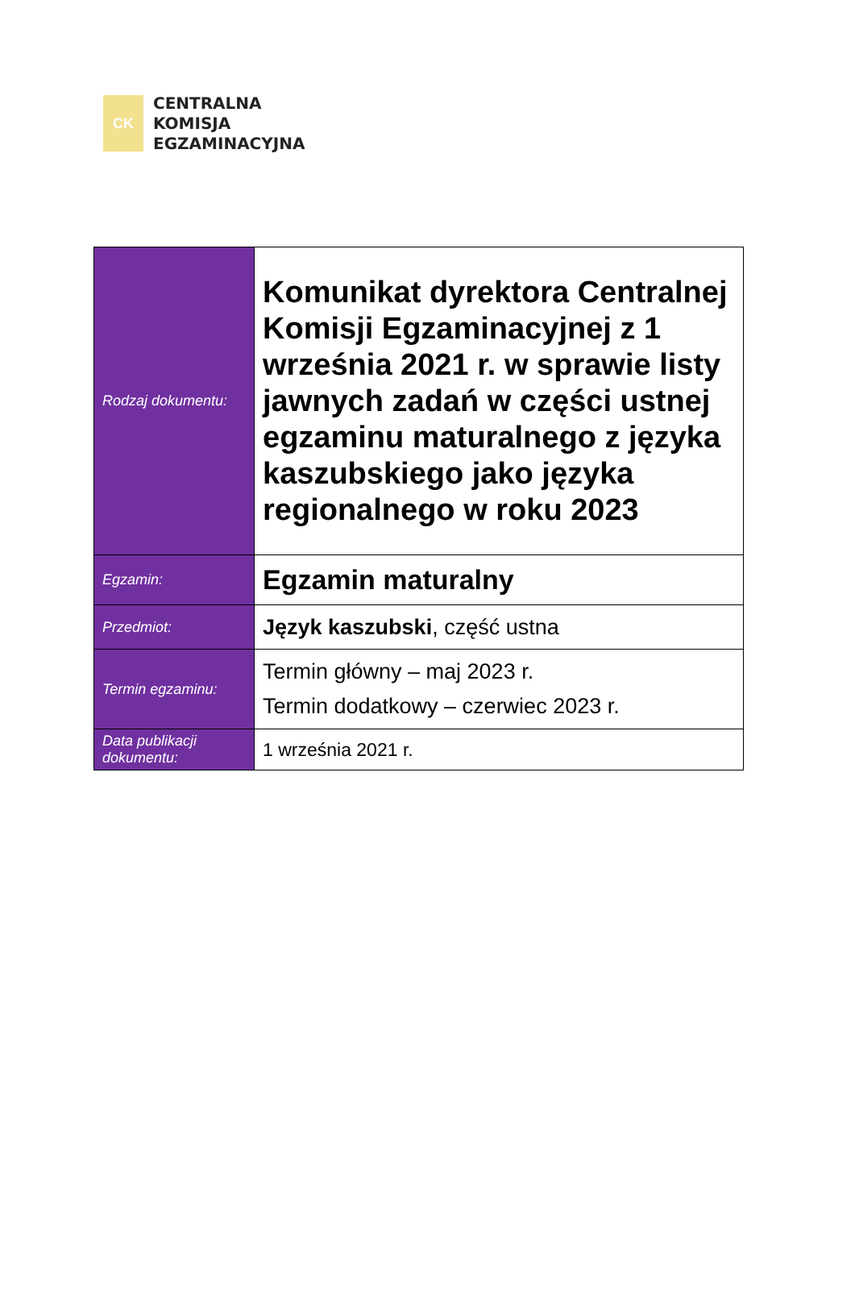CK
CENTRALNA
KOMISJA
EGZAMINACYJNA
| Rodzaj dokumentu: | Komunikat dyrektora Centralnej Komisji Egzaminacyjnej z 1 września 2021 r. w sprawie listy jawnych zadań w części ustnej egzaminu maturalnego z języka kaszubskiego jako języka regionalnego w roku 2023 |
| Egzamin: | Egzamin maturalny |
| Przedmiot: | Język kaszubski , część ustna |
| Termin egzaminu: | Termin główny – maj 2023 r. Termin dodatkowy – czerwiec 2023 r. |
| Data publikacji dokumentu: | 1 września 2021 r. |